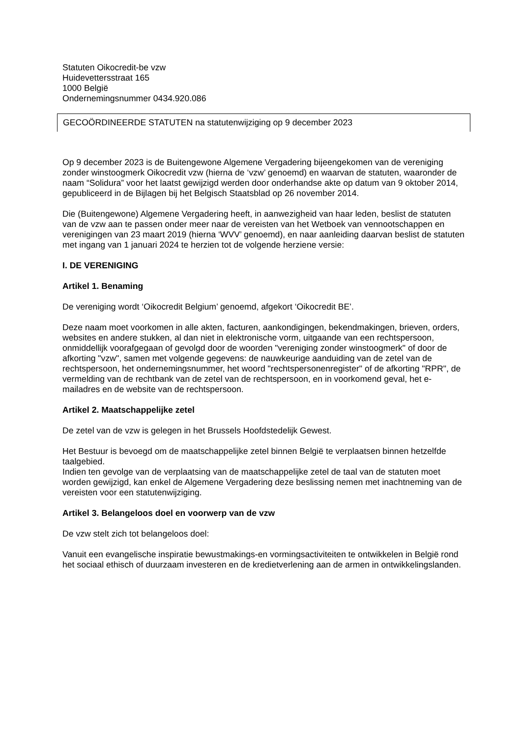Statuten Oikocredit-be vzw
Huidevettersstraat 165
1000 België
Ondernemingsnummer 0434.920.086
GECOÖRDINEERDE STATUTEN na statutenwijziging op 9 december 2023
Op 9 december 2023 is de Buitengewone Algemene Vergadering bijeengekomen van de vereniging zonder winstoogmerk Oikocredit vzw (hierna de ‘vzw’ genoemd) en waarvan de statuten, waaronder de naam “Solidura” voor het laatst gewijzigd werden door onderhandse akte op datum van 9 oktober 2014, gepubliceerd in de Bijlagen bij het Belgisch Staatsblad op 26 november 2014.
Die (Buitengewone) Algemene Vergadering heeft, in aanwezigheid van haar leden, beslist de statuten van de vzw aan te passen onder meer naar de vereisten van het Wetboek van vennootschappen en verenigingen van 23 maart 2019 (hierna ‘WVV’ genoemd), en naar aanleiding daarvan beslist de statuten met ingang van 1 januari 2024 te herzien tot de volgende herziene versie:
I. DE VERENIGING
Artikel 1. Benaming
De vereniging wordt ‘Oikocredit Belgium’ genoemd, afgekort ‘Oikocredit BE’.
Deze naam moet voorkomen in alle akten, facturen, aankondigingen, bekendmakingen, brieven, orders, websites en andere stukken, al dan niet in elektronische vorm, uitgaande van een rechtspersoon, onmiddellijk voorafgegaan of gevolgd door de woorden "vereniging zonder winstoogmerk" of door de afkorting "vzw", samen met volgende gegevens: de nauwkeurige aanduiding van de zetel van de rechtspersoon, het ondernemingsnummer, het woord "rechtspersonenregister" of de afkorting "RPR", de vermelding van de rechtbank van de zetel van de rechtspersoon, en in voorkomend geval, het e-mailadres en de website van de rechtspersoon.
Artikel 2. Maatschappelijke zetel
De zetel van de vzw is gelegen in het Brussels Hoofdstedelijk Gewest.
Het Bestuur is bevoegd om de maatschappelijke zetel binnen België te verplaatsen binnen hetzelfde taalgebied.
Indien ten gevolge van de verplaatsing van de maatschappelijke zetel de taal van de statuten moet worden gewijzigd, kan enkel de Algemene Vergadering deze beslissing nemen met inachtneming van de vereisten voor een statutenwijziging.
Artikel 3. Belangeloos doel en voorwerp van de vzw
De vzw stelt zich tot belangeloos doel:
Vanuit een evangelische inspiratie bewustmakings-en vormingsactiviteiten te ontwikkelen in België rond het sociaal ethisch of duurzaam investeren en de kredietverlening aan de armen in ontwikkelingslanden.